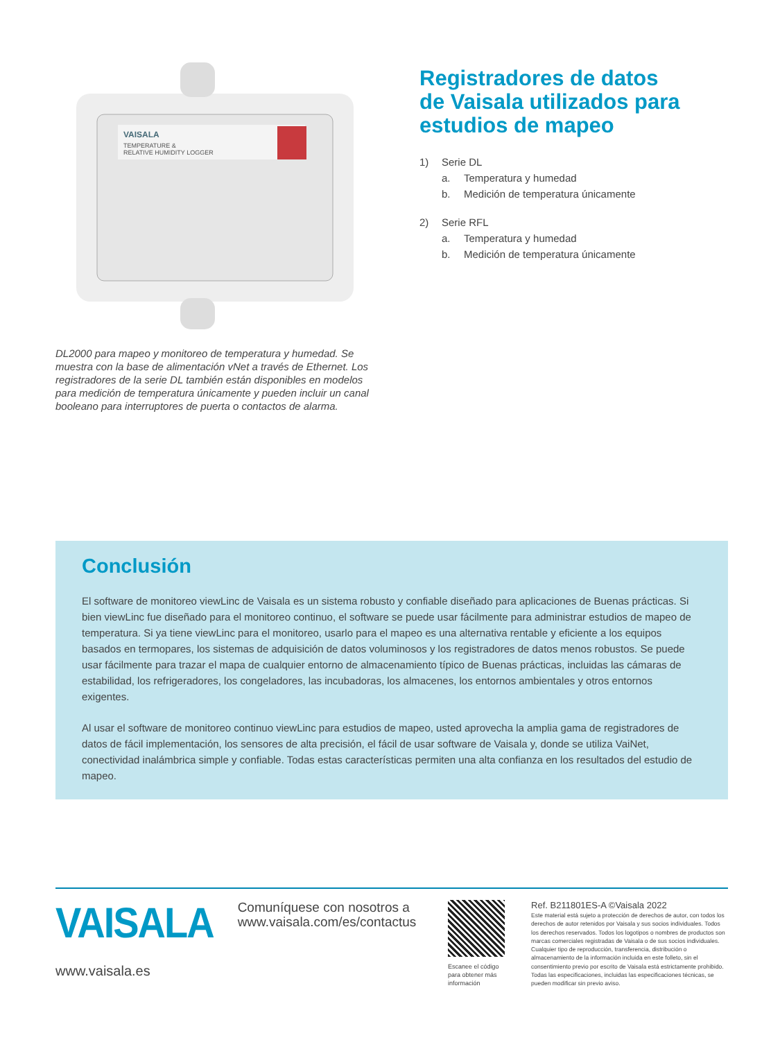VAISALA
TEMPERATURE &
RELATIVE HUMIDITY LOGGER
DL2000 para mapeo y monitoreo de temperatura y humedad. Se muestra con la base de alimentación vNet a través de Ethernet. Los registradores de la serie DL también están disponibles en modelos para medición de temperatura únicamente y pueden incluir un canal booleano para interruptores de puerta o contactos de alarma.
Registradores de datos
de Vaisala utilizados para
estudios de mapeo
1) Serie DL
a. Temperatura y humedad
b. Medición de temperatura únicamente
2) Serie RFL
a. Temperatura y humedad
b. Medición de temperatura únicamente
Conclusión
El software de monitoreo viewLinc de Vaisala es un sistema robusto y confiable diseñado para aplicaciones de Buenas prácticas. Si bien viewLinc fue diseñado para el monitoreo continuo, el software se puede usar fácilmente para administrar estudios de mapeo de temperatura. Si ya tiene viewLinc para el monitoreo, usarlo para el mapeo es una alternativa rentable y eficiente a los equipos basados en termopares, los sistemas de adquisición de datos voluminosos y los registradores de datos menos robustos. Se puede usar fácilmente para trazar el mapa de cualquier entorno de almacenamiento típico de Buenas prácticas, incluidas las cámaras de estabilidad, los refrigeradores, los congeladores, las incubadoras, los almacenes, los entornos ambientales y otros entornos exigentes.
Al usar el software de monitoreo continuo viewLinc para estudios de mapeo, usted aprovecha la amplia gama de registradores de datos de fácil implementación, los sensores de alta precisión, el fácil de usar software de Vaisala y, donde se utiliza VaiNet, conectividad inalámbrica simple y confiable. Todas estas características permiten una alta confianza en los resultados del estudio de mapeo.
VAISALA
www.vaisala.es
Comuníquese con nosotros a www.vaisala.com/es/contactus
Escanee el código para obtener más información
Ref. B211801ES-A ©Vaisala 2022
Este material está sujeto a protección de derechos de autor, con todos los derechos de autor retenidos por Vaisala y sus socios individuales. Todos los derechos reservados. Todos los logotipos o nombres de productos son marcas comerciales registradas de Vaisala o de sus socios individuales. Cualquier tipo de reproducción, transferencia, distribución o almacenamiento de la información incluida en este folleto, sin el consentimiento previo por escrito de Vaisala está estrictamente prohibido. Todas las especificaciones, incluidas las especificaciones técnicas, se pueden modificar sin previo aviso.